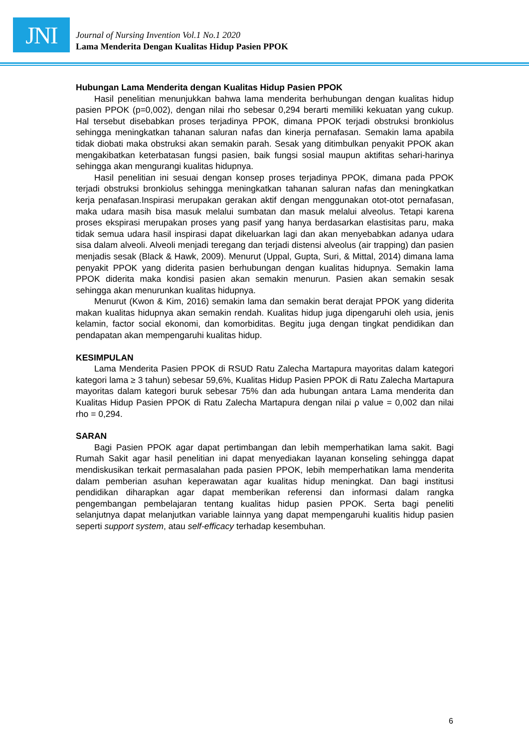JNI
Journal of Nursing Invention Vol.1 No.1 2020
Lama Menderita Dengan Kualitas Hidup Pasien PPOK
Hubungan Lama Menderita dengan Kualitas Hidup Pasien PPOK
Hasil penelitian menunjukkan bahwa lama menderita berhubungan dengan kualitas hidup pasien PPOK (p=0,002), dengan nilai rho sebesar 0,294 berarti memiliki kekuatan yang cukup. Hal tersebut disebabkan proses terjadinya PPOK, dimana PPOK terjadi obstruksi bronkiolus sehingga meningkatkan tahanan saluran nafas dan kinerja pernafasan. Semakin lama apabila tidak diobati maka obstruksi akan semakin parah. Sesak yang ditimbulkan penyakit PPOK akan mengakibatkan keterbatasan fungsi pasien, baik fungsi sosial maupun aktifitas sehari-harinya sehingga akan mengurangi kualitas hidupnya.
Hasil penelitian ini sesuai dengan konsep proses terjadinya PPOK, dimana pada PPOK terjadi obstruksi bronkiolus sehingga meningkatkan tahanan saluran nafas dan meningkatkan kerja penafasan.Inspirasi merupakan gerakan aktif dengan menggunakan otot-otot pernafasan, maka udara masih bisa masuk melalui sumbatan dan masuk melalui alveolus. Tetapi karena proses ekspirasi merupakan proses yang pasif yang hanya berdasarkan elastisitas paru, maka tidak semua udara hasil inspirasi dapat dikeluarkan lagi dan akan menyebabkan adanya udara sisa dalam alveoli. Alveoli menjadi teregang dan terjadi distensi alveolus (air trapping) dan pasien menjadis sesak (Black & Hawk, 2009). Menurut (Uppal, Gupta, Suri, & Mittal, 2014) dimana lama penyakit PPOK yang diderita pasien berhubungan dengan kualitas hidupnya. Semakin lama PPOK diderita maka kondisi pasien akan semakin menurun. Pasien akan semakin sesak sehingga akan menurunkan kualitas hidupnya.
Menurut (Kwon & Kim, 2016) semakin lama dan semakin berat derajat PPOK yang diderita makan kualitas hidupnya akan semakin rendah. Kualitas hidup juga dipengaruhi oleh usia, jenis kelamin, factor social ekonomi, dan komorbiditas. Begitu juga dengan tingkat pendidikan dan pendapatan akan mempengaruhi kualitas hidup.
KESIMPULAN
Lama Menderita Pasien PPOK di RSUD Ratu Zalecha Martapura mayoritas dalam kategori kategori lama ≥ 3 tahun) sebesar 59,6%, Kualitas Hidup Pasien PPOK di Ratu Zalecha Martapura mayoritas dalam kategori buruk sebesar 75% dan ada hubungan antara Lama menderita dan Kualitas Hidup Pasien PPOK di Ratu Zalecha Martapura dengan nilai ρ value = 0,002 dan nilai rho = 0,294.
SARAN
Bagi Pasien PPOK agar dapat pertimbangan dan lebih memperhatikan lama sakit. Bagi Rumah Sakit agar hasil penelitian ini dapat menyediakan layanan konseling sehingga dapat mendiskusikan terkait permasalahan pada pasien PPOK, lebih memperhatikan lama menderita dalam pemberian asuhan keperawatan agar kualitas hidup meningkat. Dan bagi institusi pendidikan diharapkan agar dapat memberikan referensi dan informasi dalam rangka pengembangan pembelajaran tentang kualitas hidup pasien PPOK. Serta bagi peneliti selanjutnya dapat melanjutkan variable lainnya yang dapat mempengaruhi kualitis hidup pasien seperti support system, atau self-efficacy terhadap kesembuhan.
6